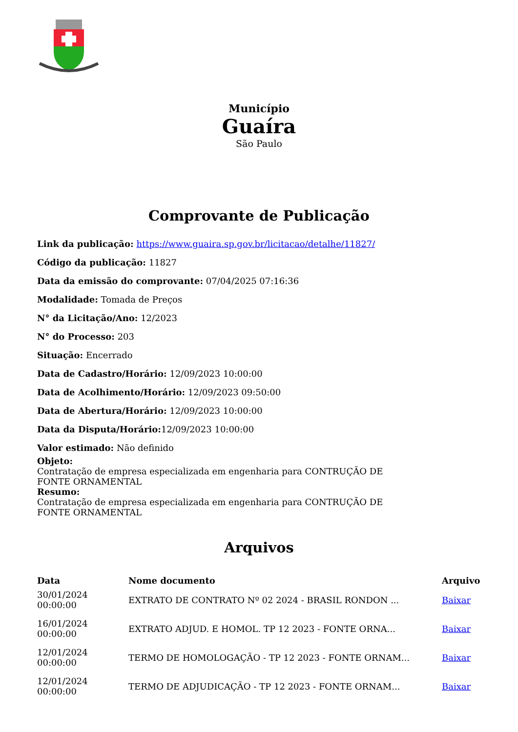Município
Guaíra
São Paulo
Comprovante de Publicação
Link da publicação: https://www.guaira.sp.gov.br/licitacao/detalhe/11827/
Código da publicação: 11827
Data da emissão do comprovante: 07/04/2025 07:16:36
Modalidade: Tomada de Preços
N° da Licitação/Ano: 12/2023
N° do Processo: 203
Situação: Encerrado
Data de Cadastro/Horário: 12/09/2023 10:00:00
Data de Acolhimento/Horário: 12/09/2023 09:50:00
Data de Abertura/Horário: 12/09/2023 10:00:00
Data da Disputa/Horário: 12/09/2023 10:00:00
Valor estimado: Não definido
Objeto:
Contratação de empresa especializada em engenharia para CONTRUÇÃO DE FONTE ORNAMENTAL
Resumo:
Contratação de empresa especializada em engenharia para CONTRUÇÃO DE FONTE ORNAMENTAL
Arquivos
| Data | Nome documento | Arquivo |
| --- | --- | --- |
| 30/01/2024 00:00:00 | EXTRATO DE CONTRATO Nº 02 2024 - BRASIL RONDON ... | Baixar |
| 16/01/2024 00:00:00 | EXTRATO ADJUD. E HOMOL. TP 12 2023 - FONTE ORNA... | Baixar |
| 12/01/2024 00:00:00 | TERMO DE HOMOLOGAÇÃO - TP 12 2023 - FONTE ORNAM... | Baixar |
| 12/01/2024 00:00:00 | TERMO DE ADJUDICAÇÃO - TP 12 2023 - FONTE ORNAM... | Baixar |